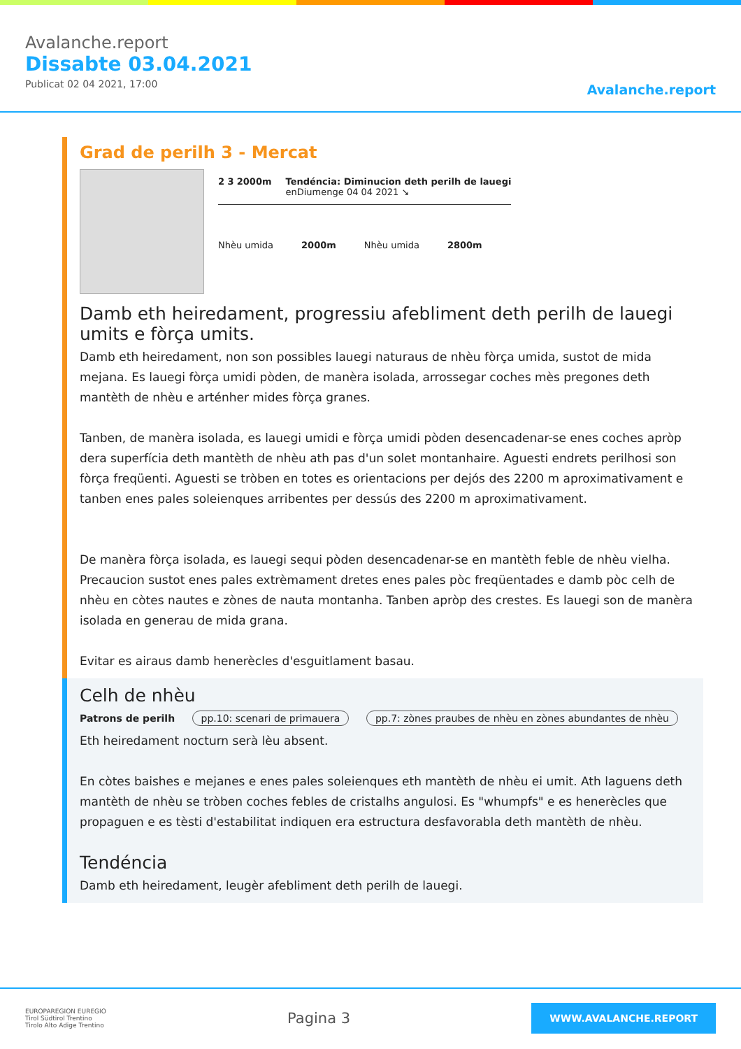Avalanche.report
Dissabte 03.04.2021
Publicat 02 04 2021, 17:00
Avalanche.report
Grad de perilh 3 - Mercat
2 3 2000m Tendéncia: Diminucion deth perilh de lauegi
enDiumenge 04 04 2021 ↘
Nhèu umida 2000m Nhèu umida 2800m
Damb eth heiredament, progressiu afebliment deth perilh de lauegi umits e fòrça umits.
Damb eth heiredament, non son possibles lauegi naturaus de nhèu fòrça umida, sustot de mida mejana. Es lauegi fòrça umidi pòden, de manèra isolada, arrossegar coches mès pregones deth mantèth de nhèu e arténher mides fòrça granes.
Tanben, de manèra isolada, es lauegi umidi e fòrça umidi pòden desencadenar-se enes coches apròp dera superfícia deth mantèth de nhèu ath pas d'un solet montanhaire. Aguesti endrets perilhosi son fòrça freqüenti. Aguesti se tròben en totes es orientacions per dejós des 2200 m aproximativament e tanben enes pales soleienques arribentes per dessús des 2200 m aproximativament.
De manèra fòrça isolada, es lauegi sequi pòden desencadenar-se en mantèth feble de nhèu vielha. Precaucion sustot enes pales extrèmament dretes enes pales pòc freqüentades e damb pòc celh de nhèu en còtes nautes e zònes de nauta montanha. Tanben apròp des crestes. Es lauegi son de manèra isolada en generau de mida grana.
Evitar es airaus damb henerècles d'esguitlament basau.
Celh de nhèu
Patrons de perilh pp.10: scenari de primauera pp.7: zònes praubes de nhèu en zònes abundantes de nhèu
Eth heiredament nocturn serà lèu absent.
En còtes baishes e mejanes e enes pales soleienques eth mantèth de nhèu ei umit. Ath laguens deth mantèth de nhèu se tròben coches febles de cristalhs angulosi. Es "whumpfs" e es henerècles que propaguen e es tèsti d'estabilitat indiquen era estructura desfavorabla deth mantèth de nhèu.
Tendéncia
Damb eth heiredament, leugèr afebliment deth perilh de lauegi.
EUROPAREGION EUREGIO
Tirol Südtirol Trentino
Tirolo Alto Adige Trentino
Pagina 3
WWW.AVALANCHE.REPORT